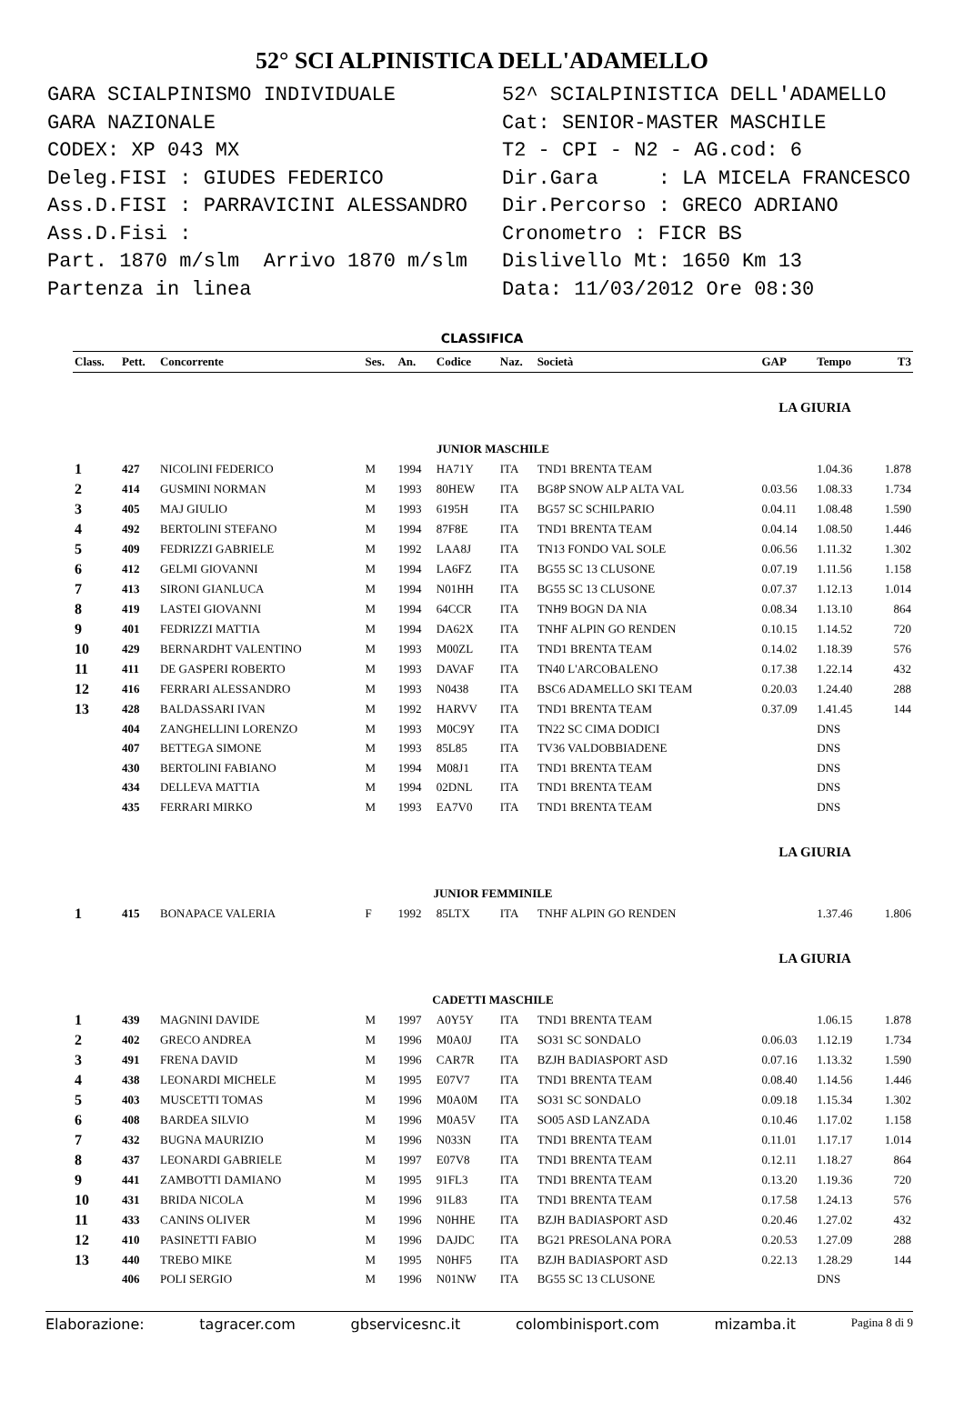52° SCI ALPINISTICA DELL'ADAMELLO
GARA SCIALPINISMO INDIVIDUALE GARA NAZIONALE CODEX: XP 043 MX Deleg.FISI : GIUDES FEDERICO Ass.D.FISI : PARRAVICINI ALESSANDRO Ass.D.Fisi : Part. 1870 m/slm Arrivo 1870 m/slm Partenza in linea
52^ SCIALPINISTICA DELL'ADAMELLO Cat: SENIOR-MASTER MASCHILE T2 - CPI - N2 - AG.cod: 6 Dir.Gara : LA MICELA FRANCESCO Dir.Percorso : GRECO ADRIANO Cronometro : FICR BS Dislivello Mt: 1650 Km 13 Data: 11/03/2012 Ore 08:30
CLASSIFICA
| Class. | Pett. | Concorrente | Ses. | An. | Codice | Naz. | Società | GAP | Tempo | T3 |
| --- | --- | --- | --- | --- | --- | --- | --- | --- | --- | --- |
| | | | | | | | | LA GIURIA | | |
| JUNIOR MASCHILE | | | | | | | | | | |
| 1 | 427 | NICOLINI FEDERICO | M | 1994 | HA71Y | ITA | TND1 BRENTA TEAM | | 1.04.36 | 1.878 |
| 2 | 414 | GUSMINI NORMAN | M | 1993 | 80HEW | ITA | BG8P SNOW ALP ALTA VAL | 0.03.56 | 1.08.33 | 1.734 |
| 3 | 405 | MAJ GIULIO | M | 1993 | 6195H | ITA | BG57 SC SCHILPARIO | 0.04.11 | 1.08.48 | 1.590 |
| 4 | 492 | BERTOLINI STEFANO | M | 1994 | 87F8E | ITA | TND1 BRENTA TEAM | 0.04.14 | 1.08.50 | 1.446 |
| 5 | 409 | FEDRIZZI GABRIELE | M | 1992 | LAA8J | ITA | TN13 FONDO VAL SOLE | 0.06.56 | 1.11.32 | 1.302 |
| 6 | 412 | GELMI GIOVANNI | M | 1994 | LA6FZ | ITA | BG55 SC 13 CLUSONE | 0.07.19 | 1.11.56 | 1.158 |
| 7 | 413 | SIRONI GIANLUCA | M | 1994 | N01HH | ITA | BG55 SC 13 CLUSONE | 0.07.37 | 1.12.13 | 1.014 |
| 8 | 419 | LASTEI GIOVANNI | M | 1994 | 64CCR | ITA | TNH9 BOGN DA NIA | 0.08.34 | 1.13.10 | 864 |
| 9 | 401 | FEDRIZZI MATTIA | M | 1994 | DA62X | ITA | TNHF ALPIN GO RENDEN | 0.10.15 | 1.14.52 | 720 |
| 10 | 429 | BERNARDHT VALENTINO | M | 1993 | M00ZL | ITA | TND1 BRENTA TEAM | 0.14.02 | 1.18.39 | 576 |
| 11 | 411 | DE GASPERI ROBERTO | M | 1993 | DAVAF | ITA | TN40 L'ARCOBALENO | 0.17.38 | 1.22.14 | 432 |
| 12 | 416 | FERRARI ALESSANDRO | M | 1993 | N0438 | ITA | BSC6 ADAMELLO SKI TEAM | 0.20.03 | 1.24.40 | 288 |
| 13 | 428 | BALDASSARI IVAN | M | 1992 | HARVV | ITA | TND1 BRENTA TEAM | 0.37.09 | 1.41.45 | 144 |
| | 404 | ZANGHELLINI LORENZO | M | 1993 | M0C9Y | ITA | TN22 SC CIMA DODICI | | DNS | |
| | 407 | BETTEGA SIMONE | M | 1993 | 85L85 | ITA | TV36 VALDOBBIADENE | | DNS | |
| | 430 | BERTOLINI FABIANO | M | 1994 | M08J1 | ITA | TND1 BRENTA TEAM | | DNS | |
| | 434 | DELLEVA MATTIA | M | 1994 | 02DNL | ITA | TND1 BRENTA TEAM | | DNS | |
| | 435 | FERRARI MIRKO | M | 1993 | EA7V0 | ITA | TND1 BRENTA TEAM | | DNS | |
| | | | | | | | | LA GIURIA | | |
| JUNIOR FEMMINILE | | | | | | | | | | |
| 1 | 415 | BONAPACE VALERIA | F | 1992 | 85LTX | ITA | TNHF ALPIN GO RENDEN | | 1.37.46 | 1.806 |
| | | | | | | | | LA GIURIA | | |
| CADETTI MASCHILE | | | | | | | | | | |
| 1 | 439 | MAGNINI DAVIDE | M | 1997 | A0Y5Y | ITA | TND1 BRENTA TEAM | | 1.06.15 | 1.878 |
| 2 | 402 | GRECO ANDREA | M | 1996 | M0A0J | ITA | SO31 SC SONDALO | 0.06.03 | 1.12.19 | 1.734 |
| 3 | 491 | FRENA DAVID | M | 1996 | CAR7R | ITA | BZJH BADIASPORT ASD | 0.07.16 | 1.13.32 | 1.590 |
| 4 | 438 | LEONARDI MICHELE | M | 1995 | E07V7 | ITA | TND1 BRENTA TEAM | 0.08.40 | 1.14.56 | 1.446 |
| 5 | 403 | MUSCETTI TOMAS | M | 1996 | M0A0M | ITA | SO31 SC SONDALO | 0.09.18 | 1.15.34 | 1.302 |
| 6 | 408 | BARDEA SILVIO | M | 1996 | M0A5V | ITA | SO05 ASD LANZADA | 0.10.46 | 1.17.02 | 1.158 |
| 7 | 432 | BUGNA MAURIZIO | M | 1996 | N033N | ITA | TND1 BRENTA TEAM | 0.11.01 | 1.17.17 | 1.014 |
| 8 | 437 | LEONARDI GABRIELE | M | 1997 | E07V8 | ITA | TND1 BRENTA TEAM | 0.12.11 | 1.18.27 | 864 |
| 9 | 441 | ZAMBOTTI DAMIANO | M | 1995 | 91FL3 | ITA | TND1 BRENTA TEAM | 0.13.20 | 1.19.36 | 720 |
| 10 | 431 | BRIDA NICOLA | M | 1996 | 91L83 | ITA | TND1 BRENTA TEAM | 0.17.58 | 1.24.13 | 576 |
| 11 | 433 | CANINS OLIVER | M | 1996 | N0HHE | ITA | BZJH BADIASPORT ASD | 0.20.46 | 1.27.02 | 432 |
| 12 | 410 | PASINETTI FABIO | M | 1996 | DAJDC | ITA | BG21 PRESOLANA PORA | 0.20.53 | 1.27.09 | 288 |
| 13 | 440 | TREBO MIKE | M | 1995 | N0HF5 | ITA | BZJH BADIASPORT ASD | 0.22.13 | 1.28.29 | 144 |
| | 406 | POLI SERGIO | M | 1996 | N01NW | ITA | BG55 SC 13 CLUSONE | | DNS | |
Elaborazione: tagracer.com gbservicesnc.it colombinisport.com mizamba.it Pagina 8 di 9